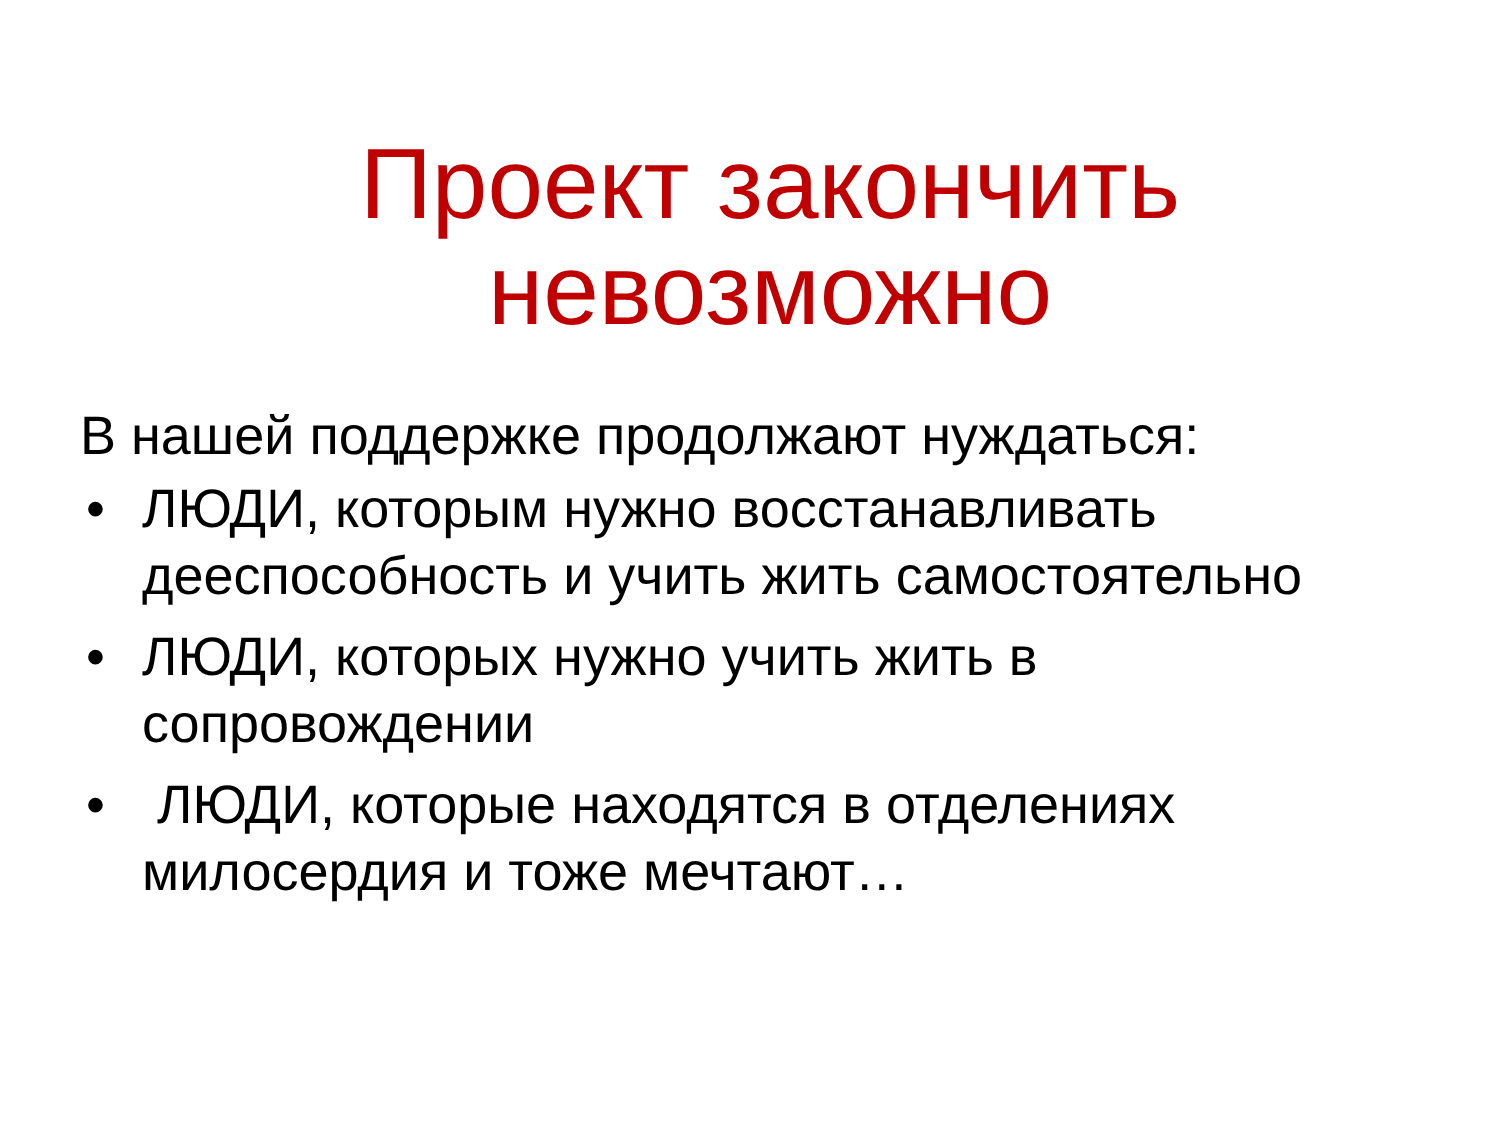Проект закончить
невозможно
В нашей поддержке продолжают нуждаться:
• ЛЮДИ, которым нужно восстанавливать дееспособность и учить жить самостоятельно
• ЛЮДИ, которых нужно учить жить в сопровождении
• ЛЮДИ, которые находятся в отделениях милосердия и тоже мечтают…